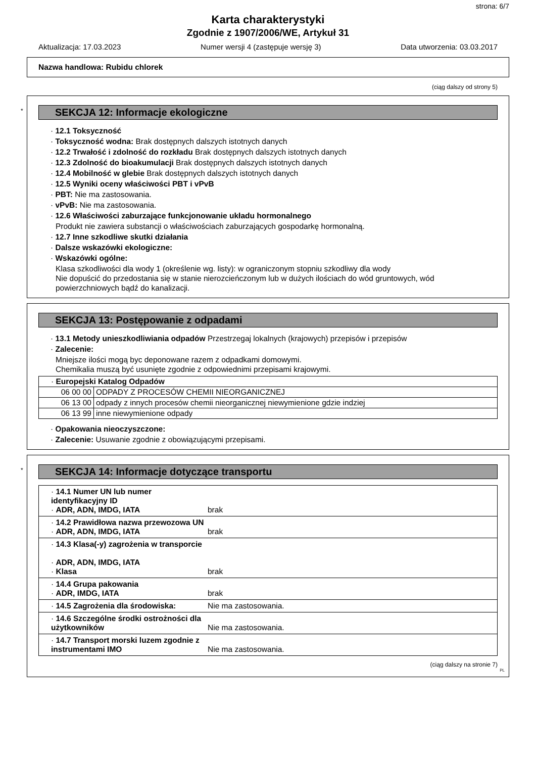strona: 6/7
Karta charakterystyki
Zgodnie z 1907/2006/WE, Artykuł 31
Aktualizacja: 17.03.2023 Numer wersji 4 (zastępuje wersję 3) Data utworzenia: 03.03.2017
Nazwa handlowa: Rubidu chlorek
(ciąg dalszy od strony 5)
*
SEKCJA 12: Informacje ekologiczne
· 12.1 Toksyczność
· Toksyczność wodna: Brak dostępnych dalszych istotnych danych
· 12.2 Trwałość i zdolność do rozkładu Brak dostępnych dalszych istotnych danych
· 12.3 Zdolność do bioakumulacji Brak dostępnych dalszych istotnych danych
· 12.4 Mobilność w glebie Brak dostępnych dalszych istotnych danych
· 12.5 Wyniki oceny właściwości PBT i vPvB
· PBT: Nie ma zastosowania.
· vPvB: Nie ma zastosowania.
· 12.6 Właściwości zaburzające funkcjonowanie układu hormonalnego
Produkt nie zawiera substancji o właściwościach zaburzających gospodarkę hormonalną.
· 12.7 Inne szkodliwe skutki działania
· Dalsze wskazówki ekologiczne:
· Wskazówki ogólne:
Klasa szkodliwości dla wody 1 (określenie wg. listy): w ograniczonym stopniu szkodliwy dla wody
Nie dopuścić do przedostania się w stanie nierozcieńczonym lub w dużych ilościach do wód gruntowych, wód powierzchniowych bądź do kanalizacji.
SEKCJA 13: Postępowanie z odpadami
· 13.1 Metody unieszkodliwiania odpadów Przestrzegaj lokalnych (krajowych) przepisów i przepisów
· Zalecenie:
Mniejsze ilości mogą byc deponowane razem z odpadkami domowymi.
Chemikalia muszą być usunięte zgodnie z odpowiednimi przepisami krajowymi.
| · Europejski Katalog Odpadów | |
| 06 00 00 | ODPADY Z PROCESÓW CHEMII NIEORGANICZNEJ |
| 06 13 00 | odpady z innych procesów chemii nieorganicznej niewymienione gdzie indziej |
| 06 13 99 | inne niewymienione odpady |
· Opakowania nieoczyszczone:
· Zalecenie: Usuwanie zgodnie z obowiązującymi przepisami.
*
SEKCJA 14: Informacje dotyczące transportu
| · 14.1 Numer UN lub numer identyfikacyjny ID · ADR, ADN, IMDG, IATA | brak |
| · 14.2 Prawidłowa nazwa przewozowa UN · ADR, ADN, IMDG, IATA | brak |
| · 14.3 Klasa(-y) zagrożenia w transporcie · ADR, ADN, IMDG, IATA · Klasa | brak |
| · 14.4 Grupa pakowania · ADR, IMDG, IATA | brak |
| · 14.5 Zagrożenia dla środowiska: | Nie ma zastosowania. |
| · 14.6 Szczególne środki ostrożności dla użytkowników | Nie ma zastosowania. |
| · 14.7 Transport morski luzem zgodnie z instrumentami IMO | Nie ma zastosowania. |
(ciąg dalszy na stronie 7)
PL